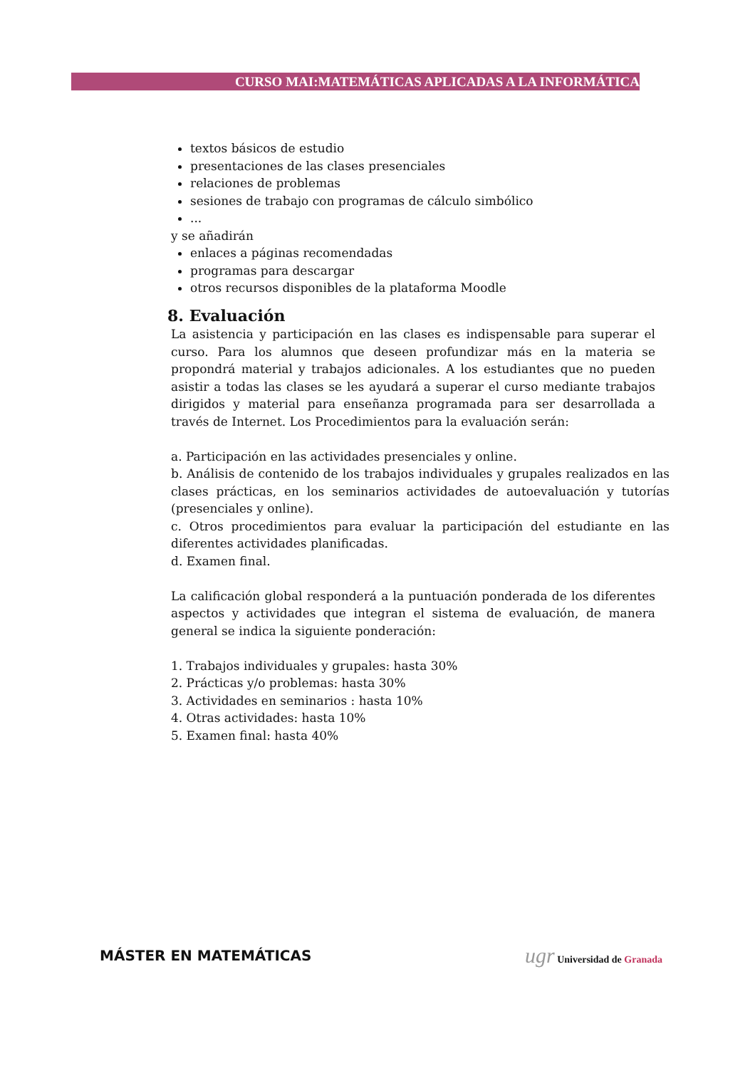CURSO MAI:MATEMÁTICAS APLICADAS A LA INFORMÁTICA
textos básicos de estudio
presentaciones de las clases presenciales
relaciones de problemas
sesiones de trabajo con programas de cálculo simbólico
...
y se añadirán
enlaces a páginas recomendadas
programas para descargar
otros recursos disponibles de la plataforma Moodle
8. Evaluación
La asistencia y participación en las clases es indispensable para superar el curso. Para los alumnos que deseen profundizar más en la materia se propondrá material y trabajos adicionales. A los estudiantes que no pueden asistir a todas las clases se les ayudará a superar el curso mediante trabajos dirigidos y material para enseñanza programada para ser desarrollada a través de Internet. Los Procedimientos para la evaluación serán:
a. Participación en las actividades presenciales y online.
b. Análisis de contenido de los trabajos individuales y grupales realizados en las clases prácticas, en los seminarios actividades de autoevaluación y tutorías (presenciales y online).
c. Otros procedimientos para evaluar la participación del estudiante en las diferentes actividades planificadas.
d. Examen final.
La calificación global responderá a la puntuación ponderada de los diferentes aspectos y actividades que integran el sistema de evaluación, de manera general se indica la siguiente ponderación:
1. Trabajos individuales y grupales: hasta 30%
2. Prácticas y/o problemas: hasta 30%
3. Actividades en seminarios : hasta 10%
4. Otras actividades: hasta 10%
5. Examen final: hasta 40%
MÁSTER EN MATEMÁTICAS
ugr Universidad de Granada